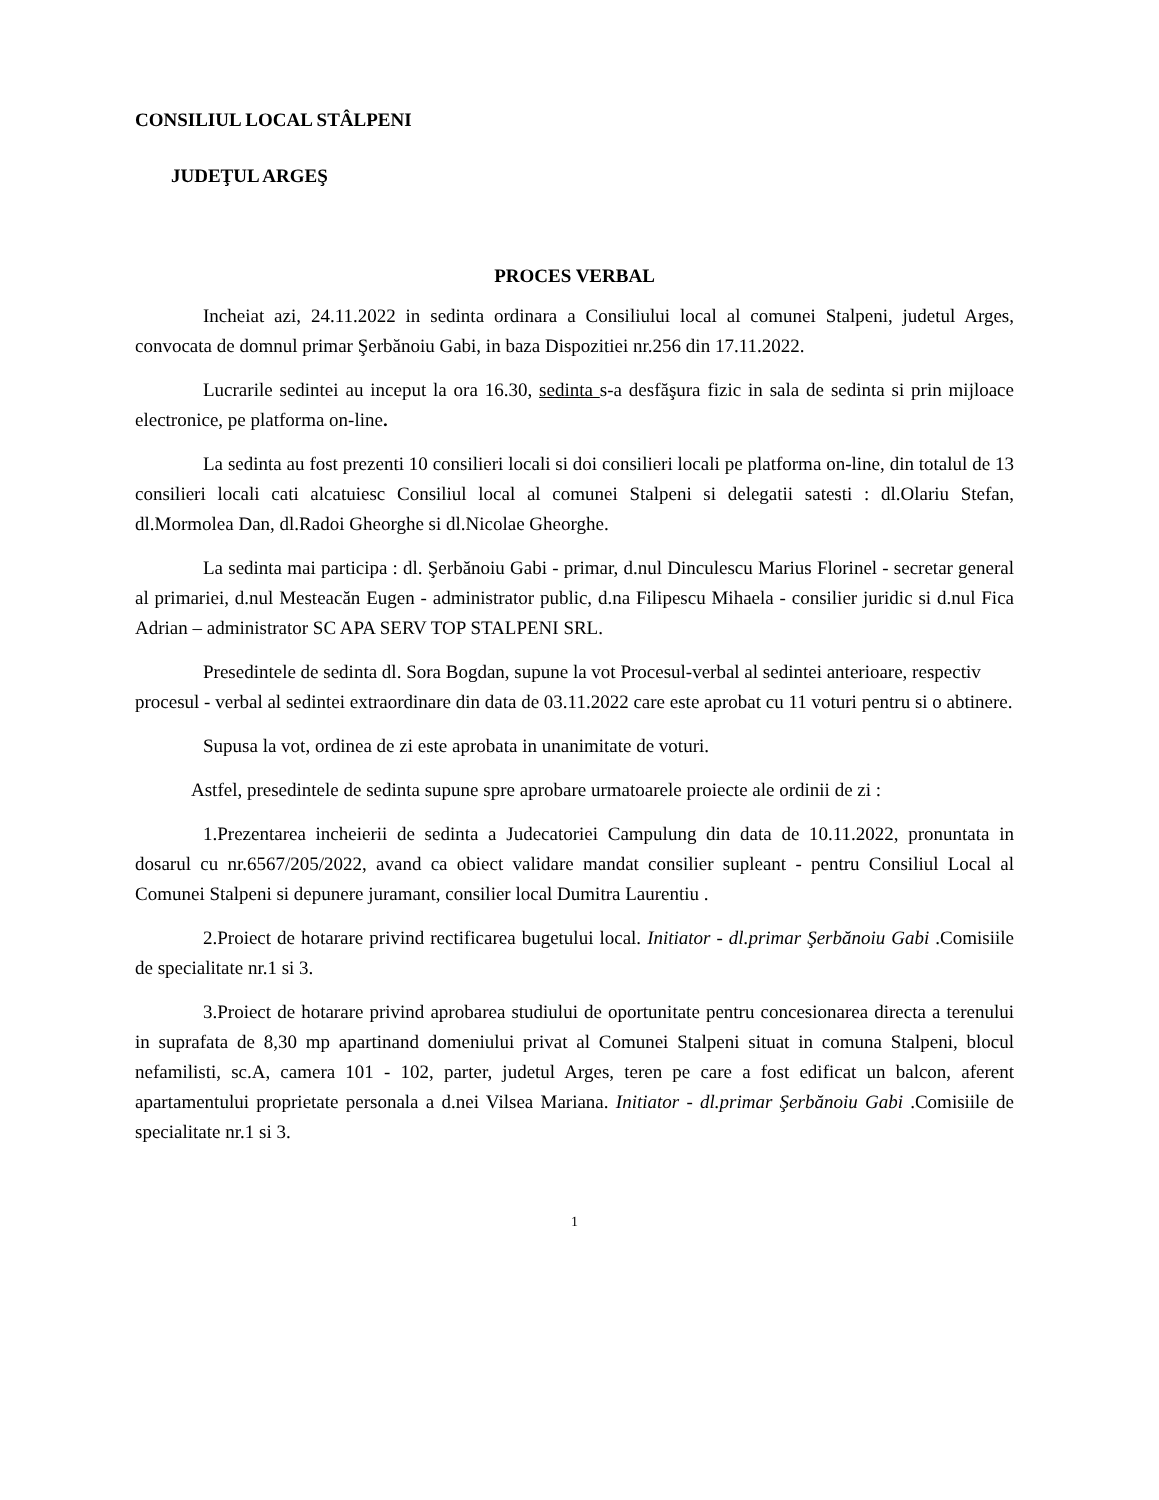CONSILIUL LOCAL STÂLPENI
JUDEŢUL ARGEŞ
PROCES VERBAL
Incheiat azi, 24.11.2022 in sedinta ordinara a Consiliului local al comunei Stalpeni, judetul Arges, convocata de domnul primar Şerbănoiu Gabi, in baza Dispozitiei nr.256 din 17.11.2022.
Lucrarile sedintei au inceput la ora 16.30, sedinta s-a desfăşura fizic in sala de sedinta si prin mijloace electronice, pe platforma on-line.
La sedinta au fost prezenti 10 consilieri locali si doi consilieri locali pe platforma on-line, din totalul de 13 consilieri locali cati alcatuiesc Consiliul local al comunei Stalpeni si delegatii satesti : dl.Olariu Stefan, dl.Mormolea Dan, dl.Radoi Gheorghe si dl.Nicolae Gheorghe.
La sedinta mai participa : dl. Şerbănoiu Gabi - primar, d.nul Dinculescu Marius Florinel - secretar general al primariei, d.nul Mesteacăn Eugen - administrator public, d.na Filipescu Mihaela - consilier juridic si d.nul Fica Adrian – administrator SC APA SERV TOP STALPENI SRL.
Presedintele de sedinta dl. Sora Bogdan, supune la vot Procesul-verbal al sedintei anterioare, respectiv procesul - verbal al sedintei extraordinare din data de 03.11.2022 care este aprobat cu 11 voturi pentru si o abtinere.
Supusa la vot, ordinea de zi este aprobata in unanimitate de voturi.
Astfel, presedintele de sedinta supune spre aprobare urmatoarele proiecte ale ordinii de zi :
1.Prezentarea incheierii de sedinta a Judecatoriei Campulung din data de 10.11.2022, pronuntata in dosarul cu nr.6567/205/2022, avand ca obiect validare mandat consilier supleant - pentru Consiliul Local al Comunei Stalpeni si depunere juramant, consilier local Dumitra Laurentiu .
2.Proiect de hotarare privind rectificarea bugetului local. Initiator - dl.primar Şerbănoiu Gabi .Comisiile de specialitate nr.1 si 3.
3.Proiect de hotarare privind aprobarea studiului de oportunitate pentru concesionarea directa a terenului in suprafata de 8,30 mp apartinand domeniului privat al Comunei Stalpeni situat in comuna Stalpeni, blocul nefamilisti, sc.A, camera 101 - 102, parter, judetul Arges, teren pe care a fost edificat un balcon, aferent apartamentului proprietate personala a d.nei Vilsea Mariana. Initiator - dl.primar Şerbănoiu Gabi .Comisiile de specialitate nr.1 si 3.
1